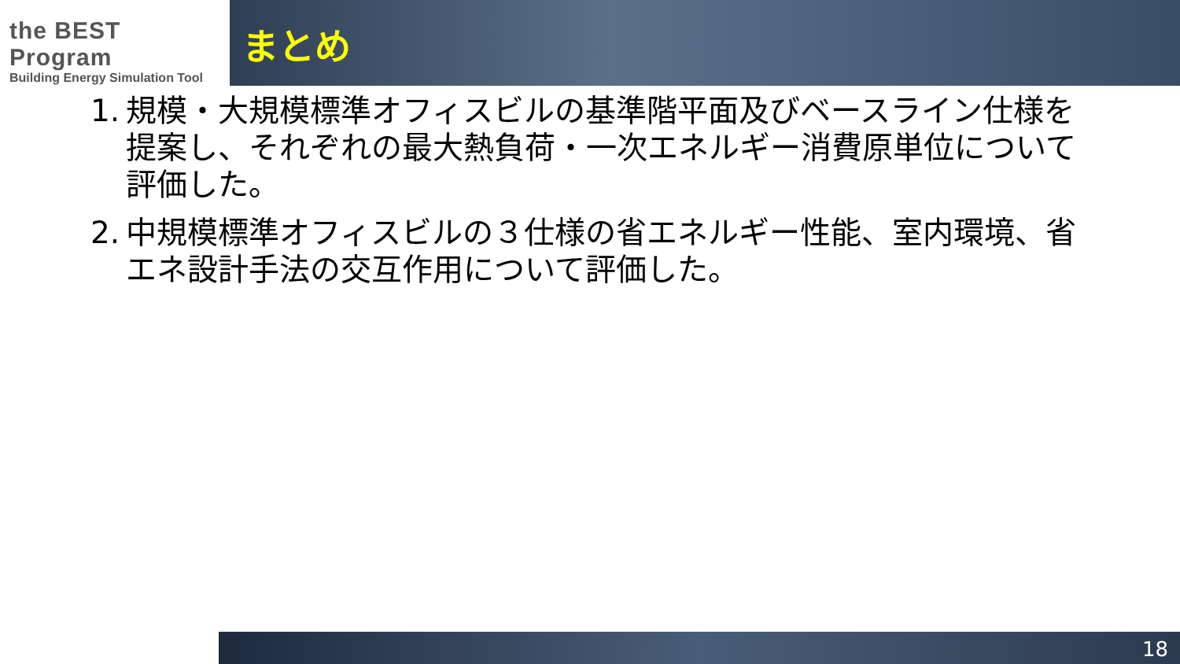the BEST Program
Building Energy Simulation Tool
まとめ
1. 規模・大規模標準オフィスビルの基準階平面及びベースライン仕様を提案し、それぞれの最大熱負荷・一次エネルギー消費原単位について評価した。
2. 中規模標準オフィスビルの３仕様の省エネルギー性能、室内環境、省エネ設計手法の交互作用について評価した。
18